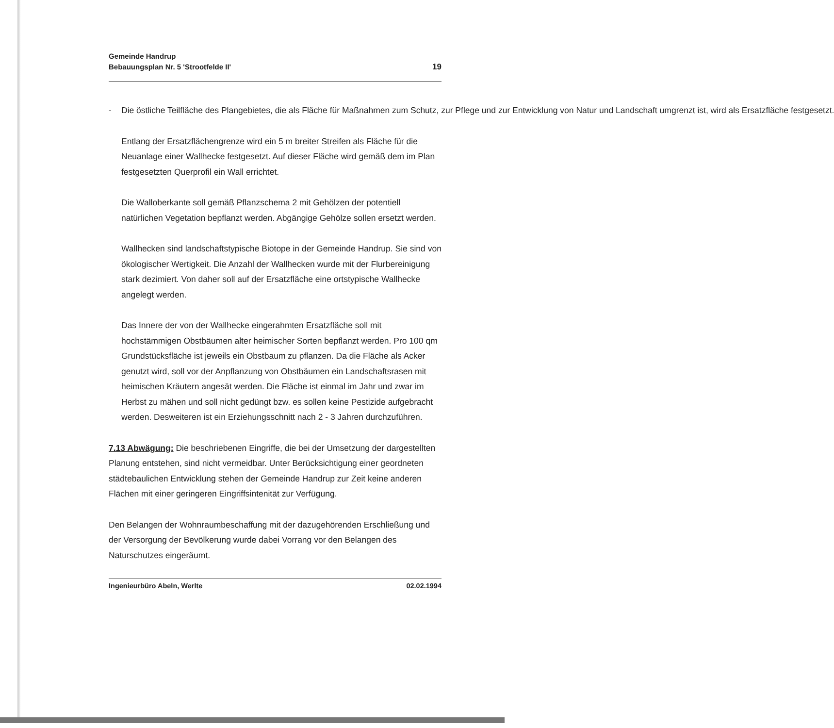Gemeinde Handrup
Bebauungsplan Nr. 5 'Strootfelde II'
19
- Die östliche Teilfläche des Plangebietes, die als Fläche für Maßnahmen zum Schutz, zur Pflege und zur Entwicklung von Natur und Landschaft umgrenzt ist, wird als Ersatzfläche festgesetzt.
Entlang der Ersatzflächengrenze wird ein 5 m breiter Streifen als Fläche für die Neuanlage einer Wallhecke festgesetzt. Auf dieser Fläche wird gemäß dem im Plan festgesetzten Querprofil ein Wall errichtet.
Die Walloberkante soll gemäß Pflanzschema 2 mit Gehölzen der potentiell natürlichen Vegetation bepflanzt werden. Abgängige Gehölze sollen ersetzt werden.
Wallhecken sind landschaftstypische Biotope in der Gemeinde Handrup. Sie sind von ökologischer Wertigkeit. Die Anzahl der Wallhecken wurde mit der Flurbereinigung stark dezimiert. Von daher soll auf der Ersatzfläche eine ortstypische Wallhecke angelegt werden.
Das Innere der von der Wallhecke eingerahmten Ersatzfläche soll mit hochstämmigen Obstbäumen alter heimischer Sorten bepflanzt werden. Pro 100 qm Grundstücksfläche ist jeweils ein Obstbaum zu pflanzen. Da die Fläche als Acker genutzt wird, soll vor der Anpflanzung von Obstbäumen ein Landschaftsrasen mit heimischen Kräutern angesät werden. Die Fläche ist einmal im Jahr und zwar im Herbst zu mähen und soll nicht gedüngt bzw. es sollen keine Pestizide aufgebracht werden. Desweiteren ist ein Erziehungsschnitt nach 2 - 3 Jahren durchzuführen.
7.13 Abwägung: Die beschriebenen Eingriffe, die bei der Umsetzung der dargestellten Planung entstehen, sind nicht vermeidbar. Unter Berücksichtigung einer geordneten städtebaulichen Entwicklung stehen der Gemeinde Handrup zur Zeit keine anderen Flächen mit einer geringeren Eingriffsintenität zur Verfügung.
Den Belangen der Wohnraumbeschaffung mit der dazugehörenden Erschließung und der Versorgung der Bevölkerung wurde dabei Vorrang vor den Belangen des Naturschutzes eingeräumt.
Ingenieurbüro Abeln, Werlte 02.02.1994